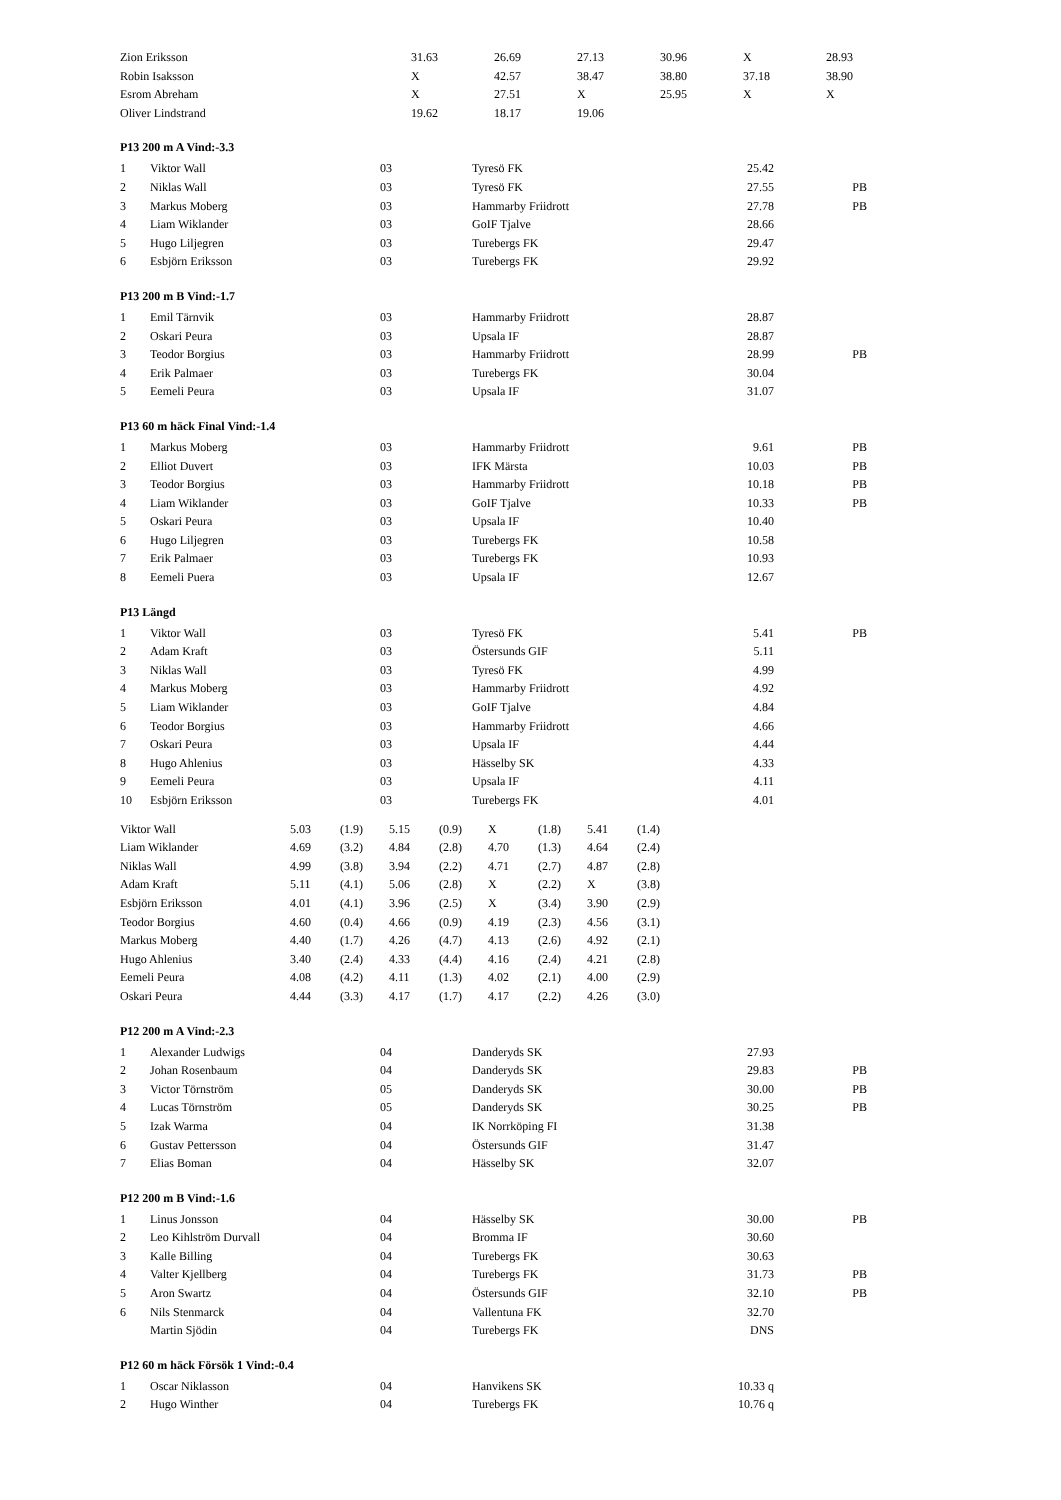| Zion Eriksson | 31.63 | 26.69 | 27.13 | 30.96 | X | 28.93 |
| Robin Isaksson | X | 42.57 | 38.47 | 38.80 | 37.18 | 38.90 |
| Esrom Abreham | X | 27.51 | X | 25.95 | X | X |
| Oliver Lindstrand | 19.62 | 18.17 | 19.06 | | | |
P13 200 m A Vind:-3.3
| 1 | Viktor Wall | 03 | Tyresö FK | 25.42 | |
| 2 | Niklas Wall | 03 | Tyresö FK | 27.55 | PB |
| 3 | Markus Moberg | 03 | Hammarby Friidrott | 27.78 | PB |
| 4 | Liam Wiklander | 03 | GoIF Tjalve | 28.66 | |
| 5 | Hugo Liljegren | 03 | Turebergs FK | 29.47 | |
| 6 | Esbjörn Eriksson | 03 | Turebergs FK | 29.92 | |
P13 200 m B Vind:-1.7
| 1 | Emil Tärnvik | 03 | Hammarby Friidrott | 28.87 | |
| 2 | Oskari Peura | 03 | Upsala IF | 28.87 | |
| 3 | Teodor Borgius | 03 | Hammarby Friidrott | 28.99 | PB |
| 4 | Erik Palmaer | 03 | Turebergs FK | 30.04 | |
| 5 | Eemeli Peura | 03 | Upsala IF | 31.07 | |
P13 60 m häck Final Vind:-1.4
| 1 | Markus Moberg | 03 | Hammarby Friidrott | 9.61 | PB |
| 2 | Elliot Duvert | 03 | IFK Märsta | 10.03 | PB |
| 3 | Teodor Borgius | 03 | Hammarby Friidrott | 10.18 | PB |
| 4 | Liam Wiklander | 03 | GoIF Tjalve | 10.33 | PB |
| 5 | Oskari Peura | 03 | Upsala IF | 10.40 | |
| 6 | Hugo Liljegren | 03 | Turebergs FK | 10.58 | |
| 7 | Erik Palmaer | 03 | Turebergs FK | 10.93 | |
| 8 | Eemeli Puera | 03 | Upsala IF | 12.67 | |
P13 Längd
| 1 | Viktor Wall | 03 | Tyresö FK | 5.41 | PB |
| 2 | Adam Kraft | 03 | Östersunds GIF | 5.11 | |
| 3 | Niklas Wall | 03 | Tyresö FK | 4.99 | |
| 4 | Markus Moberg | 03 | Hammarby Friidrott | 4.92 | |
| 5 | Liam Wiklander | 03 | GoIF Tjalve | 4.84 | |
| 6 | Teodor Borgius | 03 | Hammarby Friidrott | 4.66 | |
| 7 | Oskari Peura | 03 | Upsala IF | 4.44 | |
| 8 | Hugo Ahlenius | 03 | Hässelby SK | 4.33 | |
| 9 | Eemeli Peura | 03 | Upsala IF | 4.11 | |
| 10 | Esbjörn Eriksson | 03 | Turebergs FK | 4.01 | |
| Viktor Wall | 5.03 | (1.9) | 5.15 | (0.9) | X | (1.8) | 5.41 | (1.4) |
| Liam Wiklander | 4.69 | (3.2) | 4.84 | (2.8) | 4.70 | (1.3) | 4.64 | (2.4) |
| Niklas Wall | 4.99 | (3.8) | 3.94 | (2.2) | 4.71 | (2.7) | 4.87 | (2.8) |
| Adam Kraft | 5.11 | (4.1) | 5.06 | (2.8) | X | (2.2) | X | (3.8) |
| Esbjörn Eriksson | 4.01 | (4.1) | 3.96 | (2.5) | X | (3.4) | 3.90 | (2.9) |
| Teodor Borgius | 4.60 | (0.4) | 4.66 | (0.9) | 4.19 | (2.3) | 4.56 | (3.1) |
| Markus Moberg | 4.40 | (1.7) | 4.26 | (4.7) | 4.13 | (2.6) | 4.92 | (2.1) |
| Hugo Ahlenius | 3.40 | (2.4) | 4.33 | (4.4) | 4.16 | (2.4) | 4.21 | (2.8) |
| Eemeli Peura | 4.08 | (4.2) | 4.11 | (1.3) | 4.02 | (2.1) | 4.00 | (2.9) |
| Oskari Peura | 4.44 | (3.3) | 4.17 | (1.7) | 4.17 | (2.2) | 4.26 | (3.0) |
P12 200 m A Vind:-2.3
| 1 | Alexander Ludwigs | 04 | Danderyds SK | 27.93 | |
| 2 | Johan Rosenbaum | 04 | Danderyds SK | 29.83 | PB |
| 3 | Victor Törnström | 05 | Danderyds SK | 30.00 | PB |
| 4 | Lucas Törnström | 05 | Danderyds SK | 30.25 | PB |
| 5 | Izak Warma | 04 | IK Norrköping FI | 31.38 | |
| 6 | Gustav Pettersson | 04 | Östersunds GIF | 31.47 | |
| 7 | Elias Boman | 04 | Hässelby SK | 32.07 | |
P12 200 m B Vind:-1.6
| 1 | Linus Jonsson | 04 | Hässelby SK | 30.00 | PB |
| 2 | Leo Kihlström Durvall | 04 | Bromma IF | 30.60 | |
| 3 | Kalle Billing | 04 | Turebergs FK | 30.63 | |
| 4 | Valter Kjellberg | 04 | Turebergs FK | 31.73 | PB |
| 5 | Aron Swartz | 04 | Östersunds GIF | 32.10 | PB |
| 6 | Nils Stenmarck | 04 | Vallentuna FK | 32.70 | |
| | Martin Sjödin | 04 | Turebergs FK | DNS | |
P12 60 m häck Försök 1 Vind:-0.4
| 1 | Oscar Niklasson | 04 | Hanvikens SK | 10.33 q | |
| 2 | Hugo Winther | 04 | Turebergs FK | 10.76 q | |